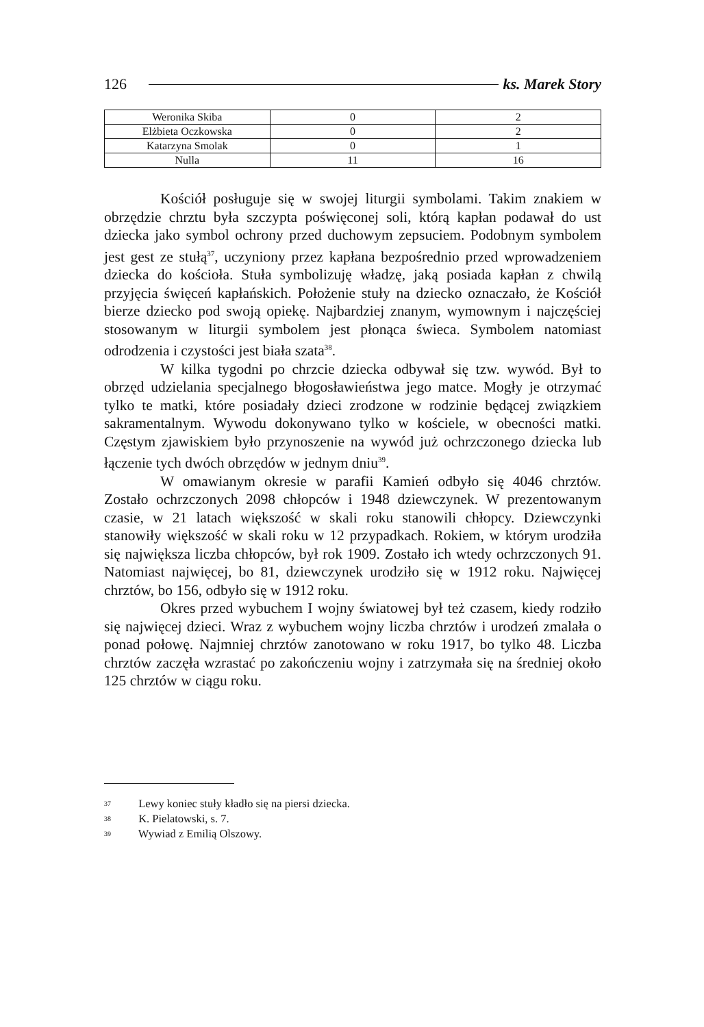126 ks. Marek Story
| Weronika Skiba | 0 | 2 |
| Elżbieta Oczkowska | 0 | 2 |
| Katarzyna Smolak | 0 | 1 |
| Nulla | 11 | 16 |
Kościół posługuje się w swojej liturgii symbolami. Takim znakiem w obrzędzie chrztu była szczypta poświęconej soli, którą kapłan podawał do ust dziecka jako symbol ochrony przed duchowym zepsuciem. Podobnym symbolem jest gest ze stułą<sup>37</sup>, uczyniony przez kapłana bezpośrednio przed wprowadzeniem dziecka do kościoła. Stuła symbolizuję władzę, jaką posiada kapłan z chwilą przyjęcia święceń kapłańskich. Położenie stuły na dziecko oznaczało, że Kościół bierze dziecko pod swoją opiekę. Najbardziej znanym, wymownym i najczęściej stosowanym w liturgii symbolem jest płonąca świeca. Symbolem natomiast odrodzenia i czystości jest biała szata<sup>38</sup>.
W kilka tygodni po chrzcie dziecka odbywał się tzw. wywód. Był to obrzęd udzielania specjalnego błogosławieństwa jego matce. Mogły je otrzymać tylko te matki, które posiadały dzieci zrodzone w rodzinie będącej związkiem sakramentalnym. Wywodu dokonywano tylko w kościele, w obecności matki. Częstym zjawiskiem było przynoszenie na wywód już ochrzczonego dziecka lub łączenie tych dwóch obrzędów w jednym dniu<sup>39</sup>.
W omawianym okresie w parafii Kamień odbyło się 4046 chrztów. Zostało ochrzczonych 2098 chłopców i 1948 dziewczynek. W prezentowanym czasie, w 21 latach większość w skali roku stanowili chłopcy. Dziewczynki stanowiły większość w skali roku w 12 przypadkach. Rokiem, w którym urodziła się największa liczba chłopców, był rok 1909. Zostało ich wtedy ochrzczonych 91. Natomiast najwięcej, bo 81, dziewczynek urodziło się w 1912 roku. Najwięcej chrztów, bo 156, odbyło się w 1912 roku.
Okres przed wybuchem I wojny światowej był też czasem, kiedy rodziło się najwięcej dzieci. Wraz z wybuchem wojny liczba chrztów i urodzeń zmalała o ponad połowę. Najmniej chrztów zanotowano w roku 1917, bo tylko 48. Liczba chrztów zaczęła wzrastać po zakończeniu wojny i zatrzymała się na średniej około 125 chrztów w ciągu roku.
<sup>37</sup> Lewy koniec stuły kładło się na piersi dziecka.
<sup>38</sup> K. Pielatowski, s. 7.
<sup>39</sup> Wywiad z Emilią Olszowy.